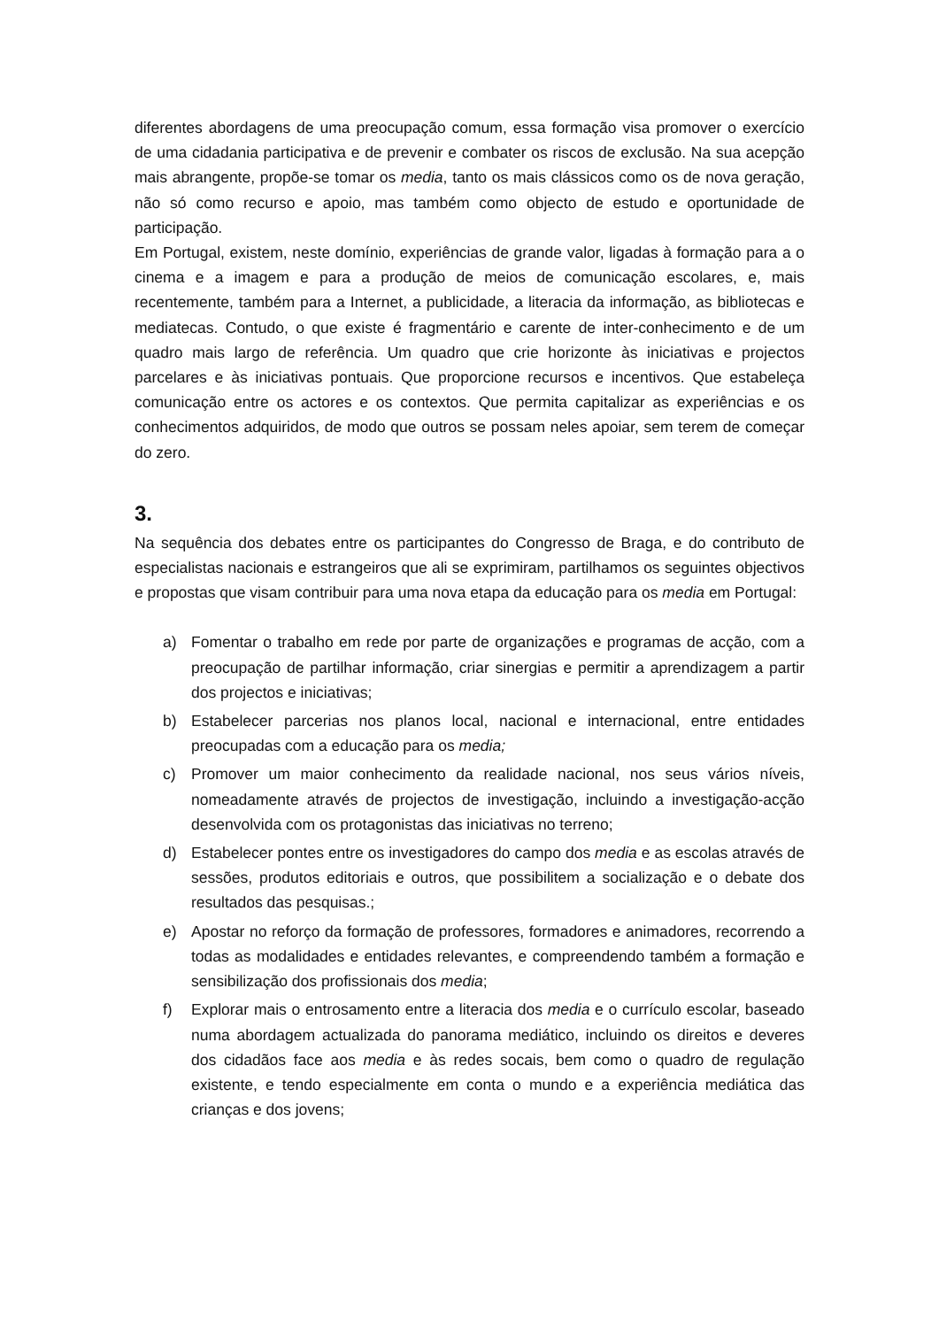diferentes abordagens de uma preocupação comum, essa formação visa promover o exercício de uma cidadania participativa e de prevenir e combater os riscos de exclusão. Na sua acepção mais abrangente, propõe-se tomar os media, tanto os mais clássicos como os de nova geração, não só como recurso e apoio, mas também como objecto de estudo e oportunidade de participação.
Em Portugal, existem, neste domínio, experiências de grande valor, ligadas à formação para a o cinema e a imagem e para a produção de meios de comunicação escolares, e, mais recentemente, também para a Internet, a publicidade, a literacia da informação, as bibliotecas e mediatecas. Contudo, o que existe é fragmentário e carente de inter-conhecimento e de um quadro mais largo de referência. Um quadro que crie horizonte às iniciativas e projectos parcelares e às iniciativas pontuais. Que proporcione recursos e incentivos. Que estabeleça comunicação entre os actores e os contextos. Que permita capitalizar as experiências e os conhecimentos adquiridos, de modo que outros se possam neles apoiar, sem terem de começar do zero.
3.
Na sequência dos debates entre os participantes do Congresso de Braga, e do contributo de especialistas nacionais e estrangeiros que ali se exprimiram, partilhamos os seguintes objectivos e propostas que visam contribuir para uma nova etapa da educação para os media em Portugal:
a) Fomentar o trabalho em rede por parte de organizações e programas de acção, com a preocupação de partilhar informação, criar sinergias e permitir a aprendizagem a partir dos projectos e iniciativas;
b) Estabelecer parcerias nos planos local, nacional e internacional, entre entidades preocupadas com a educação para os media;
c) Promover um maior conhecimento da realidade nacional, nos seus vários níveis, nomeadamente através de projectos de investigação, incluindo a investigação-acção desenvolvida com os protagonistas das iniciativas no terreno;
d) Estabelecer pontes entre os investigadores do campo dos media e as escolas através de sessões, produtos editoriais e outros, que possibilitem a socialização e o debate dos resultados das pesquisas.;
e) Apostar no reforço da formação de professores, formadores e animadores, recorrendo a todas as modalidades e entidades relevantes, e compreendendo também a formação e sensibilização dos profissionais dos media;
f) Explorar mais o entrosamento entre a literacia dos media e o currículo escolar, baseado numa abordagem actualizada do panorama mediático, incluindo os direitos e deveres dos cidadãos face aos media e às redes socais, bem como o quadro de regulação existente, e tendo especialmente em conta o mundo e a experiência mediática das crianças e dos jovens;